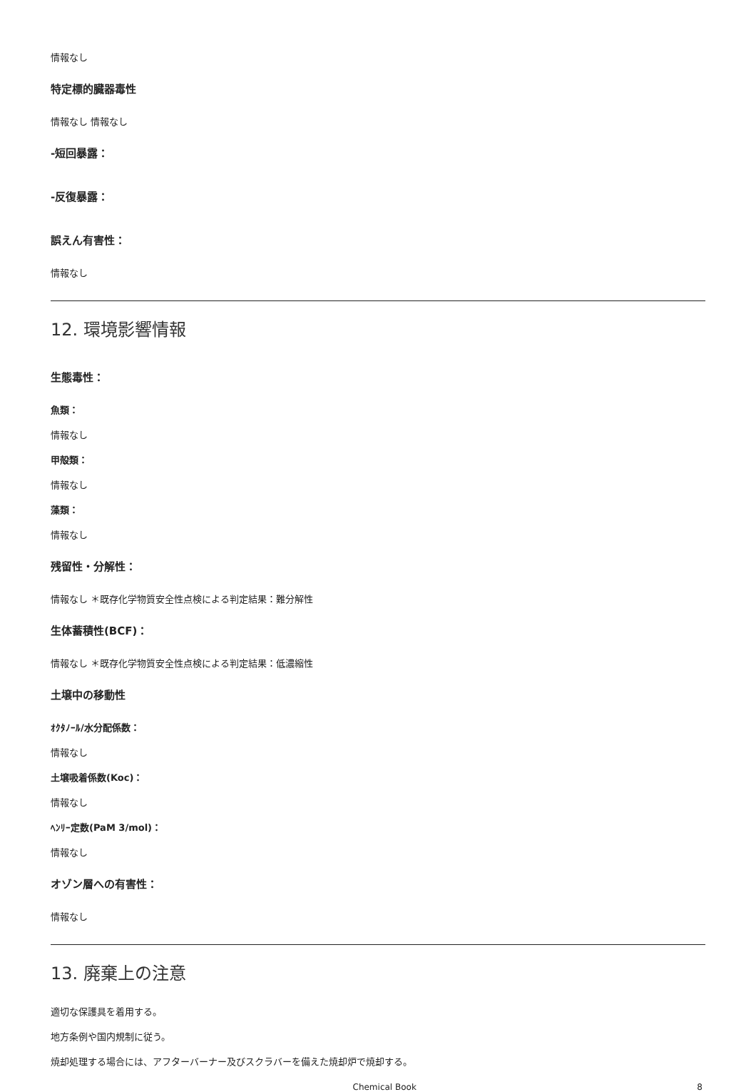情報なし
特定標的臓器毒性
情報なし 情報なし
-短回暴露：
-反復暴露：
誤えん有害性：
情報なし
12. 環境影響情報
生態毒性：
魚類：
情報なし
甲殻類：
情報なし
藻類：
情報なし
残留性・分解性：
情報なし ＊既存化学物質安全性点検による判定結果：難分解性
生体蓄積性(BCF)：
情報なし ＊既存化学物質安全性点検による判定結果：低濃縮性
土壌中の移動性
ｵｸﾀﾉｰﾙ/水分配係数：
情報なし
土壌吸着係数(Koc)：
情報なし
ﾍﾝﾘｰ定数(PaM 3/mol)：
情報なし
オゾン層への有害性：
情報なし
13. 廃棄上の注意
適切な保護具を着用する。
地方条例や国内規制に従う。
焼却処理する場合には、アフターバーナー及びスクラバーを備えた焼却炉で焼却する。
Chemical Book 8